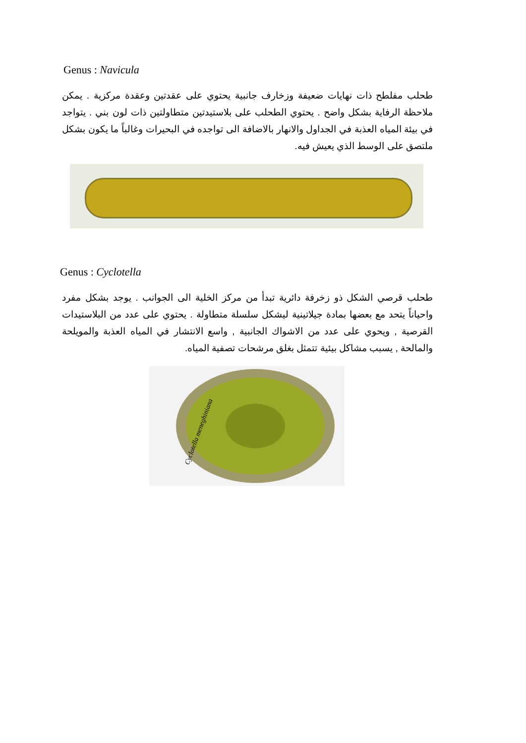Genus : Navicula
طحلب مفلطح ذات نهايات ضعيفة وزخارف جانبية يحتوي على عقدتين وعقدة مركزية . يمكن ملاحظة الرفاية بشكل واضح . يحتوي الطحلب على بلاستيدتين متطاولتين ذات لون بني . يتواجد في بيئة المياه العذبة في الجداول والانهار بالاضافة الى تواجده في البحيرات وغالباً ما يكون بشكل ملتصق على الوسط الذي يعيش فيه.
Genus : Cyclotella
طحلب قرصي الشكل ذو زخرفة دائرية تبدأ من مركز الخلية الى الجوانب . يوجد بشكل مفرد واحياناً يتحد مع بعضها بمادة جيلاتينية ليشكل سلسلة متطاولة . يحتوي على عدد من البلاستيدات القرصية , ويحوي على عدد من الاشواك الجانبية , واسع الانتشار في المياه العذبة والمويلحة والمالحة , يسبب مشاكل بيئية تتمثل بغلق مرشحات تصفية المياه.
Cyclotella meneghiniana